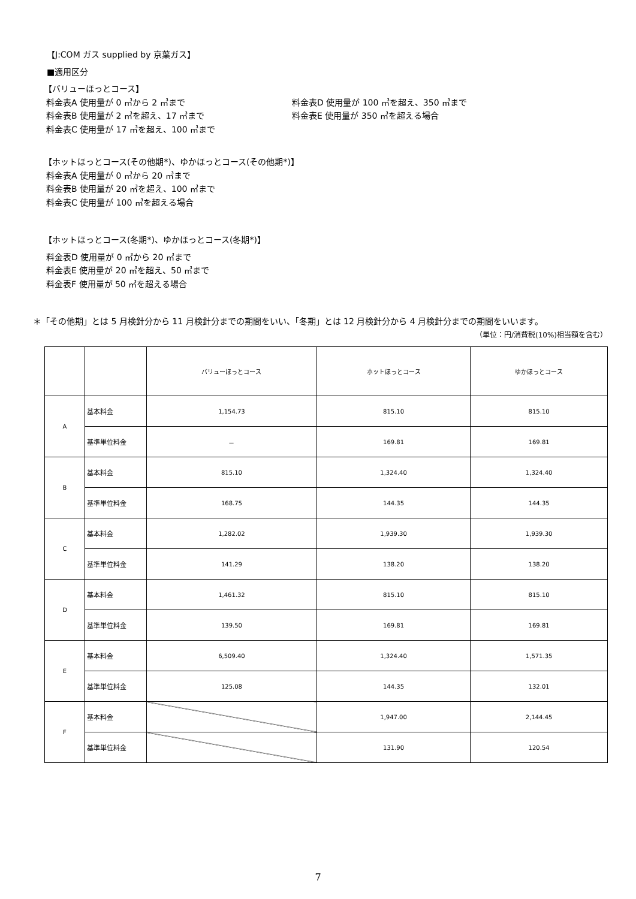【J:COM ガス supplied by 京葉ガス】
■適用区分
【バリューほっとコース】
料金表A 使用量が 0 ㎥から 2 ㎥まで
料金表B 使用量が 2 ㎥を超え、17 ㎥まで
料金表C 使用量が 17 ㎥を超え、100 ㎥まで
料金表D 使用量が 100 ㎥を超え、350 ㎥まで
料金表E 使用量が 350 ㎥を超える場合
【ホットほっとコース(その他期*)、ゆかほっとコース(その他期*)】
料金表A 使用量が 0 ㎥から 20 ㎥まで
料金表B 使用量が 20 ㎥を超え、100 ㎥まで
料金表C 使用量が 100 ㎥を超える場合
【ホットほっとコース(冬期*)、ゆかほっとコース(冬期*)】
料金表D 使用量が 0 ㎥から 20 ㎥まで
料金表E 使用量が 20 ㎥を超え、50 ㎥まで
料金表F 使用量が 50 ㎥を超える場合
＊「その他期」とは 5 月検針分から 11 月検針分までの期間をいい、「冬期」とは 12 月検針分から 4 月検針分までの期間をいいます。
（単位：円/消費税(10%)相当額を含む）
| | | バリューほっとコース | ホットほっとコース | ゆかほっとコース |
| --- | --- | --- | --- | --- |
| A | 基本料金 | 1,154.73 | 815.10 | 815.10 |
| | 基準単位料金 | － | 169.81 | 169.81 |
| B | 基本料金 | 815.10 | 1,324.40 | 1,324.40 |
| | 基準単位料金 | 168.75 | 144.35 | 144.35 |
| C | 基本料金 | 1,282.02 | 1,939.30 | 1,939.30 |
| | 基準単位料金 | 141.29 | 138.20 | 138.20 |
| D | 基本料金 | 1,461.32 | 815.10 | 815.10 |
| | 基準単位料金 | 139.50 | 169.81 | 169.81 |
| E | 基本料金 | 6,509.40 | 1,324.40 | 1,571.35 |
| | 基準単位料金 | 125.08 | 144.35 | 132.01 |
| F | 基本料金 | | 1,947.00 | 2,144.45 |
| | 基準単位料金 | | 131.90 | 120.54 |
7